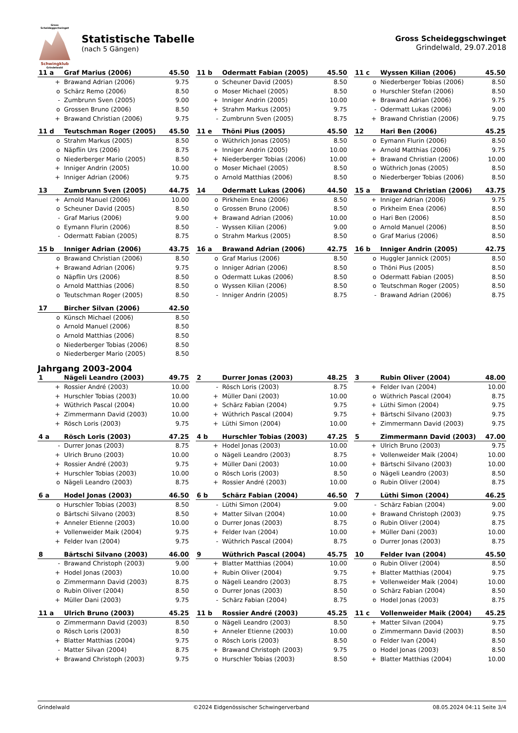Gross Scheideggschwinget
Schwingklub
Grindelwald
Statistische Tabelle
(nach 5 Gängen)
Gross Scheideggschwinget
Grindelwald, 29.07.2018
| 11 a | Graf Marius (2006) | 45.50 |
| --- | --- | --- |
| + | Brawand Adrian (2006) | 9.75 |
| o | Schärz Remo (2006) | 8.50 |
| - | Zumbrunn Sven (2005) | 9.00 |
| o | Grossen Bruno (2006) | 8.50 |
| + | Brawand Christian (2006) | 9.75 |
| 11 b | Odermatt Fabian (2005) | 45.50 |
| --- | --- | --- |
| o | Scheuner David (2005) | 8.50 |
| o | Moser Michael (2005) | 8.50 |
| + | Inniger Andrin (2005) | 10.00 |
| + | Strahm Markus (2005) | 9.75 |
| - | Zumbrunn Sven (2005) | 8.75 |
| 11 c | Wyssen Kilian (2006) | 45.50 |
| --- | --- | --- |
| o | Niederberger Tobias (2006) | 8.50 |
| o | Hurschler Stefan (2006) | 8.50 |
| + | Brawand Adrian (2006) | 9.75 |
| - | Odermatt Lukas (2006) | 9.00 |
| + | Brawand Christian (2006) | 9.75 |
| 11 d | Teutschman Roger (2005) | 45.50 |
| --- | --- | --- |
| o | Strahm Markus (2005) | 8.50 |
| o | Näpflin Urs (2006) | 8.75 |
| o | Niederberger Mario (2005) | 8.50 |
| + | Inniger Andrin (2005) | 10.00 |
| + | Inniger Adrian (2006) | 9.75 |
| 11 e | Thöni Pius (2005) | 45.50 |
| --- | --- | --- |
| o | Wüthrich Jonas (2005) | 8.50 |
| + | Inniger Andrin (2005) | 10.00 |
| + | Niederberger Tobias (2006) | 10.00 |
| o | Moser Michael (2005) | 8.50 |
| o | Arnold Matthias (2006) | 8.50 |
| 12 | Hari Ben (2006) | 45.25 |
| --- | --- | --- |
| o | Eymann Flurin (2006) | 8.50 |
| + | Arnold Matthias (2006) | 9.75 |
| + | Brawand Christian (2006) | 10.00 |
| o | Wüthrich Jonas (2005) | 8.50 |
| o | Niederberger Tobias (2006) | 8.50 |
| 13 | Zumbrunn Sven (2005) | 44.75 |
| --- | --- | --- |
| + | Arnold Manuel (2006) | 10.00 |
| o | Scheuner David (2005) | 8.50 |
| - | Graf Marius (2006) | 9.00 |
| o | Eymann Flurin (2006) | 8.50 |
| - | Odermatt Fabian (2005) | 8.75 |
| 14 | Odermatt Lukas (2006) | 44.50 |
| --- | --- | --- |
| o | Pirkheim Enea (2006) | 8.50 |
| o | Grossen Bruno (2006) | 8.50 |
| + | Brawand Adrian (2006) | 10.00 |
| - | Wyssen Kilian (2006) | 9.00 |
| o | Strahm Markus (2005) | 8.50 |
| 15 a | Brawand Christian (2006) | 43.75 |
| --- | --- | --- |
| + | Inniger Adrian (2006) | 9.75 |
| o | Pirkheim Enea (2006) | 8.50 |
| o | Hari Ben (2006) | 8.50 |
| o | Arnold Manuel (2006) | 8.50 |
| o | Graf Marius (2006) | 8.50 |
| 15 b | Inniger Adrian (2006) | 43.75 |
| --- | --- | --- |
| o | Brawand Christian (2006) | 8.50 |
| + | Brawand Adrian (2006) | 9.75 |
| o | Näpflin Urs (2006) | 8.50 |
| o | Arnold Matthias (2006) | 8.50 |
| o | Teutschman Roger (2005) | 8.50 |
| 16 a | Brawand Adrian (2006) | 42.75 |
| --- | --- | --- |
| o | Graf Marius (2006) | 8.50 |
| o | Inniger Adrian (2006) | 8.50 |
| o | Odermatt Lukas (2006) | 8.50 |
| o | Wyssen Kilian (2006) | 8.50 |
| - | Inniger Andrin (2005) | 8.75 |
| 16 b | Inniger Andrin (2005) | 42.75 |
| --- | --- | --- |
| o | Huggler Jannick (2005) | 8.50 |
| o | Thöni Pius (2005) | 8.50 |
| o | Odermatt Fabian (2005) | 8.50 |
| o | Teutschman Roger (2005) | 8.50 |
| - | Brawand Adrian (2006) | 8.75 |
| 17 | Bircher Silvan (2006) | 42.50 |
| --- | --- | --- |
| o | Künsch Michael (2006) | 8.50 |
| o | Arnold Manuel (2006) | 8.50 |
| o | Arnold Matthias (2006) | 8.50 |
| o | Niederberger Tobias (2006) | 8.50 |
| o | Niederberger Mario (2005) | 8.50 |
Jahrgang 2003-2004
| 1 | Nägeli Leandro (2003) | 49.75 |
| --- | --- | --- |
| + | Rossier André (2003) | 10.00 |
| + | Hurschler Tobias (2003) | 10.00 |
| + | Wüthrich Pascal (2004) | 10.00 |
| + | Zimmermann David (2003) | 10.00 |
| + | Rösch Loris (2003) | 9.75 |
| 2 | Durrer Jonas (2003) | 48.25 |
| --- | --- | --- |
| - | Rösch Loris (2003) | 8.75 |
| + | Müller Dani (2003) | 10.00 |
| + | Schärz Fabian (2004) | 9.75 |
| + | Wüthrich Pascal (2004) | 9.75 |
| + | Lüthi Simon (2004) | 10.00 |
| 3 | Rubin Oliver (2004) | 48.00 |
| --- | --- | --- |
| + | Felder Ivan (2004) | 10.00 |
| o | Wüthrich Pascal (2004) | 8.75 |
| + | Lüthi Simon (2004) | 9.75 |
| + | Bärtschi Silvano (2003) | 9.75 |
| + | Zimmermann David (2003) | 9.75 |
| 4 a | Rösch Loris (2003) | 47.25 |
| --- | --- | --- |
| - | Durrer Jonas (2003) | 8.75 |
| + | Ulrich Bruno (2003) | 10.00 |
| + | Rossier André (2003) | 9.75 |
| + | Hurschler Tobias (2003) | 10.00 |
| o | Nägeli Leandro (2003) | 8.75 |
| 4 b | Hurschler Tobias (2003) | 47.25 |
| --- | --- | --- |
| + | Hodel Jonas (2003) | 10.00 |
| o | Nägeli Leandro (2003) | 8.75 |
| + | Müller Dani (2003) | 10.00 |
| o | Rösch Loris (2003) | 8.50 |
| + | Rossier André (2003) | 10.00 |
| 5 | Zimmermann David (2003) | 47.00 |
| --- | --- | --- |
| + | Ulrich Bruno (2003) | 9.75 |
| + | Vollenweider Maik (2004) | 10.00 |
| + | Bärtschi Silvano (2003) | 10.00 |
| o | Nägeli Leandro (2003) | 8.50 |
| o | Rubin Oliver (2004) | 8.75 |
| 6 a | Hodel Jonas (2003) | 46.50 |
| --- | --- | --- |
| o | Hurschler Tobias (2003) | 8.50 |
| o | Bärtschi Silvano (2003) | 8.50 |
| + | Anneler Etienne (2003) | 10.00 |
| + | Vollenweider Maik (2004) | 9.75 |
| + | Felder Ivan (2004) | 9.75 |
| 6 b | Schärz Fabian (2004) | 46.50 |
| --- | --- | --- |
| - | Lüthi Simon (2004) | 9.00 |
| + | Matter Silvan (2004) | 10.00 |
| o | Durrer Jonas (2003) | 8.75 |
| + | Felder Ivan (2004) | 10.00 |
| - | Wüthrich Pascal (2004) | 8.75 |
| 7 | Lüthi Simon (2004) | 46.25 |
| --- | --- | --- |
| - | Schärz Fabian (2004) | 9.00 |
| + | Brawand Christoph (2003) | 9.75 |
| o | Rubin Oliver (2004) | 8.75 |
| + | Müller Dani (2003) | 10.00 |
| o | Durrer Jonas (2003) | 8.75 |
| 8 | Bärtschi Silvano (2003) | 46.00 |
| --- | --- | --- |
| - | Brawand Christoph (2003) | 9.00 |
| + | Hodel Jonas (2003) | 10.00 |
| o | Zimmermann David (2003) | 8.75 |
| o | Rubin Oliver (2004) | 8.50 |
| + | Müller Dani (2003) | 9.75 |
| 9 | Wüthrich Pascal (2004) | 45.75 |
| --- | --- | --- |
| + | Blatter Matthias (2004) | 10.00 |
| + | Rubin Oliver (2004) | 9.75 |
| o | Nägeli Leandro (2003) | 8.75 |
| o | Durrer Jonas (2003) | 8.50 |
| - | Schärz Fabian (2004) | 8.75 |
| 10 | Felder Ivan (2004) | 45.50 |
| --- | --- | --- |
| o | Rubin Oliver (2004) | 8.50 |
| + | Blatter Matthias (2004) | 9.75 |
| + | Vollenweider Maik (2004) | 10.00 |
| o | Schärz Fabian (2004) | 8.50 |
| o | Hodel Jonas (2003) | 8.75 |
| 11 a | Ulrich Bruno (2003) | 45.25 |
| --- | --- | --- |
| o | Zimmermann David (2003) | 8.50 |
| o | Rösch Loris (2003) | 8.50 |
| + | Blatter Matthias (2004) | 9.75 |
| - | Matter Silvan (2004) | 8.75 |
| + | Brawand Christoph (2003) | 9.75 |
| 11 b | Rossier André (2003) | 45.25 |
| --- | --- | --- |
| o | Nägeli Leandro (2003) | 8.50 |
| + | Anneler Etienne (2003) | 10.00 |
| o | Rösch Loris (2003) | 8.50 |
| + | Brawand Christoph (2003) | 9.75 |
| o | Hurschler Tobias (2003) | 8.50 |
| 11 c | Vollenweider Maik (2004) | 45.25 |
| --- | --- | --- |
| + | Matter Silvan (2004) | 9.75 |
| o | Zimmermann David (2003) | 8.50 |
| o | Felder Ivan (2004) | 8.50 |
| o | Hodel Jonas (2003) | 8.50 |
| + | Blatter Matthias (2004) | 10.00 |
Grindelwald ©2024 Eidgenössischer Schwingerverband 08.05.2024 04:11 Seite 3/4